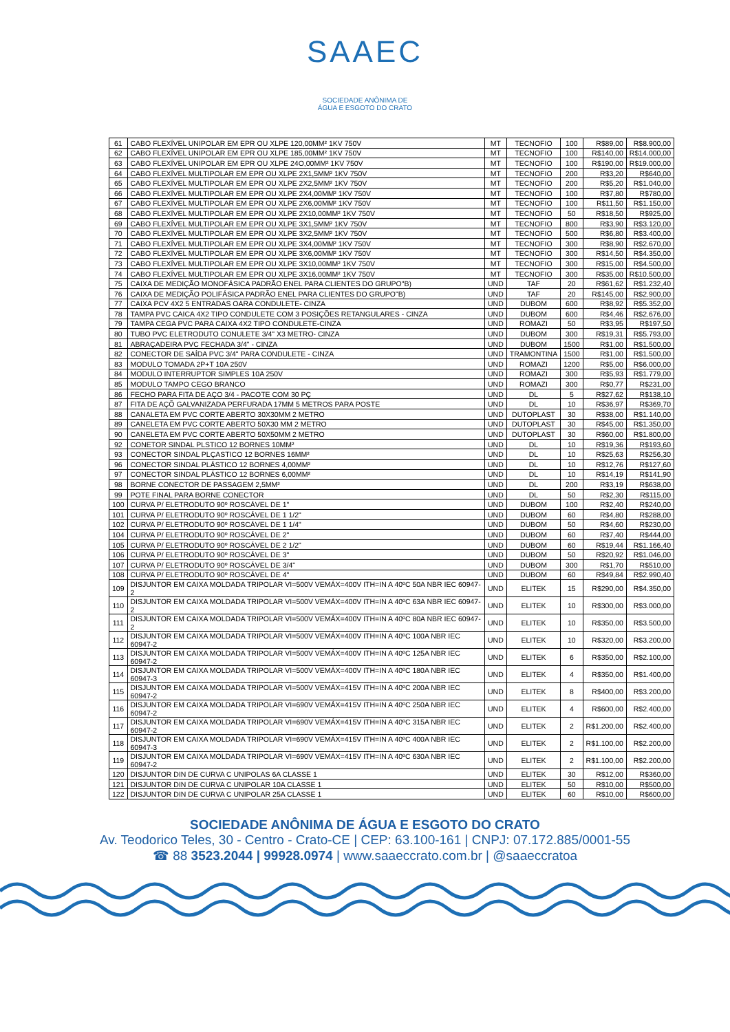SAAEC
SOCIEDADE ANÔNIMA DE
ÁGUA E ESGOTO DO CRATO
| 61 | CABO FLEXÍVEL UNIPOLAR EM EPR OU XLPE 120,00MM² 1KV 750V | MT | TECNOFIO | 100 | R$89,00 | R$8.900,00 |
| 62 | CABO FLEXÍVEL UNIPOLAR EM EPR OU XLPE 185,00MM² 1KV 750V | MT | TECNOFIO | 100 | R$140,00 | R$14.000,00 |
| 63 | CABO FLEXÍVEL UNIPOLAR EM EPR OU XLPE 24O,00MM² 1KV 750V | MT | TECNOFIO | 100 | R$190,00 | R$19.000,00 |
| 64 | CABO FLEXÍVEL MULTIPOLAR EM EPR OU XLPE 2X1,5MM² 1KV 750V | MT | TECNOFIO | 200 | R$3,20 | R$640,00 |
| 65 | CABO FLEXÍVEL MULTIPOLAR EM EPR OU XLPE 2X2,5MM² 1KV 750V | MT | TECNOFIO | 200 | R$5,20 | R$1.040,00 |
| 66 | CABO FLEXÍVEL MULTIPOLAR EM EPR OU XLPE 2X4,00MM² 1KV 750V | MT | TECNOFIO | 100 | R$7,80 | R$780,00 |
| 67 | CABO FLEXÍVEL MULTIPOLAR EM EPR OU XLPE 2X6,00MM² 1KV 750V | MT | TECNOFIO | 100 | R$11,50 | R$1.150,00 |
| 68 | CABO FLEXÍVEL MULTIPOLAR EM EPR OU XLPE 2X10,00MM² 1KV 750V | MT | TECNOFIO | 50 | R$18,50 | R$925,00 |
| 69 | CABO FLEXÍVEL MULTIPOLAR EM EPR OU XLPE 3X1,5MM² 1KV 750V | MT | TECNOFIO | 800 | R$3,90 | R$3.120,00 |
| 70 | CABO FLEXÍVEL MULTIPOLAR EM EPR OU XLPE 3X2,5MM² 1KV 750V | MT | TECNOFIO | 500 | R$6,80 | R$3.400,00 |
| 71 | CABO FLEXÍVEL MULTIPOLAR EM EPR OU XLPE 3X4,00MM² 1KV 750V | MT | TECNOFIO | 300 | R$8,90 | R$2.670,00 |
| 72 | CABO FLEXÍVEL MULTIPOLAR EM EPR OU XLPE 3X6,00MM² 1KV 750V | MT | TECNOFIO | 300 | R$14,50 | R$4.350,00 |
| 73 | CABO FLEXÍVEL MULTIPOLAR EM EPR OU XLPE 3X10,00MM² 1KV 750V | MT | TECNOFIO | 300 | R$15,00 | R$4.500,00 |
| 74 | CABO FLEXÍVEL MULTIPOLAR EM EPR OU XLPE 3X16,00MM² 1KV 750V | MT | TECNOFIO | 300 | R$35,00 | R$10.500,00 |
| 75 | CAIXA DE MEDIÇÃO MONOFÁSICA PADRÃO ENEL PARA CLIENTES DO GRUPO"B) | UND | TAF | 20 | R$61,62 | R$1.232,40 |
| 76 | CAIXA DE MEDIÇÃO POLIFÁSICA PADRÃO ENEL PARA CLIENTES DO GRUPO"B) | UND | TAF | 20 | R$145,00 | R$2.900,00 |
| 77 | CAIXA PCV 4X2 5 ENTRADAS OARA CONDULETE- CINZA | UND | DUBOM | 600 | R$8,92 | R$5.352,00 |
| 78 | TAMPA PVC CAICA 4X2 TIPO CONDULETE COM 3 POSIÇÕES RETANGULARES - CINZA | UND | DUBOM | 600 | R$4,46 | R$2.676,00 |
| 79 | TAMPA CEGA PVC PARA CAIXA 4X2 TIPO CONDULETE-CINZA | UND | ROMAZI | 50 | R$3,95 | R$197,50 |
| 80 | TUBO PVC ELETRODUTO CONULETE 3/4" X3 METRO- CINZA | UND | DUBOM | 300 | R$19,31 | R$5.793,00 |
| 81 | ABRAÇADEIRA PVC FECHADA 3/4" - CINZA | UND | DUBOM | 1500 | R$1,00 | R$1.500,00 |
| 82 | CONECTOR DE SAÍDA PVC 3/4" PARA CONDULETE - CINZA | UND | TRAMONTINA | 1500 | R$1,00 | R$1.500,00 |
| 83 | MODULO TOMADA 2P+T 10A 250V | UND | ROMAZI | 1200 | R$5,00 | R$6.000,00 |
| 84 | MODULO INTERRUPTOR SIMPLES 10A 250V | UND | ROMAZI | 300 | R$5,93 | R$1.779,00 |
| 85 | MODULO TAMPO CEGO BRANCO | UND | ROMAZI | 300 | R$0,77 | R$231,00 |
| 86 | FECHO PARA FITA DE AÇO 3/4 - PACOTE COM 30 PÇ | UND | DL | 5 | R$27,62 | R$138,10 |
| 87 | FITA DE AÇÕ GALVANIZADA PERFURADA 17MM 5 METROS PARA POSTE | UND | DL | 10 | R$36,97 | R$369,70 |
| 88 | CANALETA EM PVC CORTE ABERTO 30X30MM 2 METRO | UND | DUTOPLAST | 30 | R$38,00 | R$1.140,00 |
| 89 | CANELETA EM PVC CORTE ABERTO 50X30 MM 2 METRO | UND | DUTOPLAST | 30 | R$45,00 | R$1.350,00 |
| 90 | CANELETA EM PVC CORTE ABERTO 50X50MM 2 METRO | UND | DUTOPLAST | 30 | R$60,00 | R$1.800,00 |
| 92 | CONETOR SINDAL PLSTICO 12 BORNES 10MM² | UND | DL | 10 | R$19,36 | R$193,60 |
| 93 | CONECTOR SINDAL PLÇASTICO 12 BORNES 16MM² | UND | DL | 10 | R$25,63 | R$256,30 |
| 96 | CONECTOR SINDAL PLÁSTICO 12 BORNES 4,00MM² | UND | DL | 10 | R$12,76 | R$127,60 |
| 97 | CONECTOR SINDAL PLÁSTICO 12 BORNES 6,00MM² | UND | DL | 10 | R$14,19 | R$141,90 |
| 98 | BORNE CONECTOR DE PASSAGEM 2,5MM² | UND | DL | 200 | R$3,19 | R$638,00 |
| 99 | POTE FINAL PARA BORNE CONECTOR | UND | DL | 50 | R$2,30 | R$115,00 |
| 100 | CURVA P/ ELETRODUTO 90º ROSCÁVEL DE 1" | UND | DUBOM | 100 | R$2,40 | R$240,00 |
| 101 | CURVA P/ ELETRODUTO 90º ROSCÁVEL DE 1 1/2" | UND | DUBOM | 60 | R$4,80 | R$288,00 |
| 102 | CURVA P/ ELETRODUTO 90º ROSCÁVEL DE 1 1/4" | UND | DUBOM | 50 | R$4,60 | R$230,00 |
| 104 | CURVA P/ ELETRODUTO 90º ROSCÁVEL DE 2" | UND | DUBOM | 60 | R$7,40 | R$444,00 |
| 105 | CURVA P/ ELETRODUTO 90º ROSCÁVEL DE 2 1/2" | UND | DUBOM | 60 | R$19,44 | R$1.166,40 |
| 106 | CURVA P/ ELETRODUTO 90º ROSCÁVEL DE 3" | UND | DUBOM | 50 | R$20,92 | R$1.046,00 |
| 107 | CURVA P/ ELETRODUTO 90º ROSCÁVEL DE 3/4" | UND | DUBOM | 300 | R$1,70 | R$510,00 |
| 108 | CURVA P/ ELETRODUTO 90º ROSCÁVEL DE 4" | UND | DUBOM | 60 | R$49,84 | R$2.990,40 |
| 109 | DISJUNTOR EM CAIXA MOLDADA TRIPOLAR VI=500V VEMÁX=400V ITH=IN A 40ºC 50A NBR IEC 60947-2 | UND | ELITEK | 15 | R$290,00 | R$4.350,00 |
| 110 | DISJUNTOR EM CAIXA MOLDADA TRIPOLAR VI=500V VEMÁX=400V ITH=IN A 40ºC 63A NBR IEC 60947-2 | UND | ELITEK | 10 | R$300,00 | R$3.000,00 |
| 111 | DISJUNTOR EM CAIXA MOLDADA TRIPOLAR VI=500V VEMÁX=400V ITH=IN A 40ºC 80A NBR IEC 60947-2 | UND | ELITEK | 10 | R$350,00 | R$3.500,00 |
| 112 | DISJUNTOR EM CAIXA MOLDADA TRIPOLAR VI=500V VEMÁX=400V ITH=IN A 40ºC 100A NBR IEC 60947-2 | UND | ELITEK | 10 | R$320,00 | R$3.200,00 |
| 113 | DISJUNTOR EM CAIXA MOLDADA TRIPOLAR VI=500V VEMÁX=400V ITH=IN A 40ºC 125A NBR IEC 60947-2 | UND | ELITEK | 6 | R$350,00 | R$2.100,00 |
| 114 | DISJUNTOR EM CAIXA MOLDADA TRIPOLAR VI=500V VEMÁX=400V ITH=IN A 40ºC 180A NBR IEC 60947-3 | UND | ELITEK | 4 | R$350,00 | R$1.400,00 |
| 115 | DISJUNTOR EM CAIXA MOLDADA TRIPOLAR VI=500V VEMÁX=415V ITH=IN A 40ºC 200A NBR IEC 60947-2 | UND | ELITEK | 8 | R$400,00 | R$3.200,00 |
| 116 | DISJUNTOR EM CAIXA MOLDADA TRIPOLAR VI=690V VEMÁX=415V ITH=IN A 40ºC 250A NBR IEC 60947-2 | UND | ELITEK | 4 | R$600,00 | R$2.400,00 |
| 117 | DISJUNTOR EM CAIXA MOLDADA TRIPOLAR VI=690V VEMÁX=415V ITH=IN A 40ºC 315A NBR IEC 60947-2 | UND | ELITEK | 2 | R$1.200,00 | R$2.400,00 |
| 118 | DISJUNTOR EM CAIXA MOLDADA TRIPOLAR VI=690V VEMÁX=415V ITH=IN A 40ºC 400A NBR IEC 60947-3 | UND | ELITEK | 2 | R$1.100,00 | R$2.200,00 |
| 119 | DISJUNTOR EM CAIXA MOLDADA TRIPOLAR VI=690V VEMÁX=415V ITH=IN A 40ºC 630A NBR IEC 60947-2 | UND | ELITEK | 2 | R$1.100,00 | R$2.200,00 |
| 120 | DISJUNTOR DIN DE CURVA C UNIPOLAS 6A CLASSE 1 | UND | ELITEK | 30 | R$12,00 | R$360,00 |
| 121 | DISJUNTOR DIN DE CURVA C UNIPOLAR 10A CLASSE 1 | UND | ELITEK | 50 | R$10,00 | R$500,00 |
| 122 | DISJUNTOR DIN DE CURVA C UNIPOLAR 25A CLASSE 1 | UND | ELITEK | 60 | R$10,00 | R$600,00 |
SOCIEDADE ANÔNIMA DE ÁGUA E ESGOTO DO CRATO
Av. Teodorico Teles, 30 - Centro - Crato-CE | CEP: 63.100-161 | CNPJ: 07.172.885/0001-55
☎ 88 3523.2044 | 99928.0974 | www.saaeccrato.com.br | @saaeccratoa